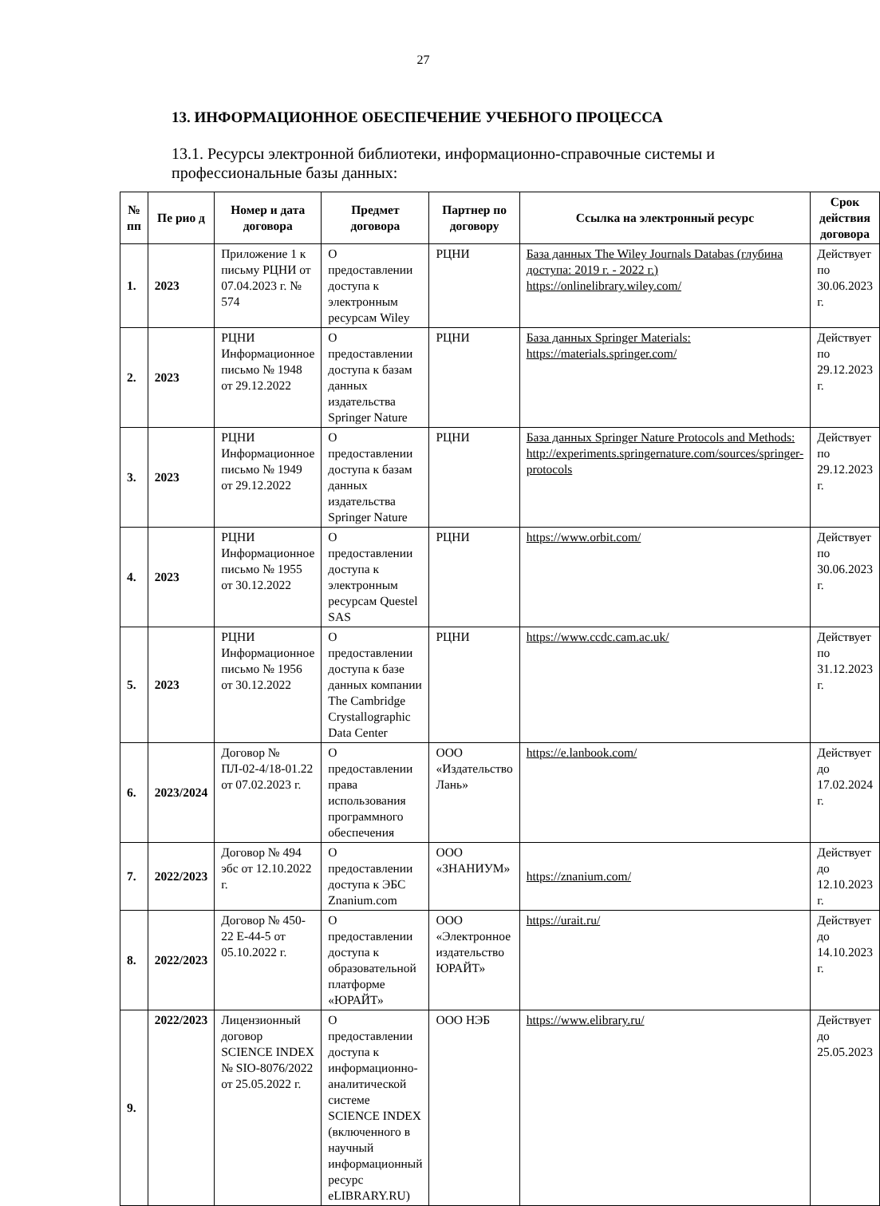27
13. ИНФОРМАЦИОННОЕ ОБЕСПЕЧЕНИЕ УЧЕБНОГО ПРОЦЕССА
13.1. Ресурсы электронной библиотеки, информационно-справочные системы и профессиональные базы данных:
| № пп | Пе рио д | Номер и дата договора | Предмет договора | Партнер по договору | Ссылка на электронный ресурс | Срок действия договора |
| --- | --- | --- | --- | --- | --- | --- |
| 1. | 2023 | Приложение 1 к письму РЦНИ от 07.04.2023 г. № 574 | О предоставлении доступа к электронным ресурсам Wiley | РЦНИ | База данных The Wiley Journals Databas (глубина доступа: 2019 г. - 2022 г.) https://onlinelibrary.wiley.com/ | Действует по 30.06.2023 г. |
| 2. | 2023 | РЦНИ Информационное письмо № 1948 от 29.12.2022 | О предоставлении доступа к базам данных издательства Springer Nature | РЦНИ | База данных Springer Materials: https://materials.springer.com/ | Действует по 29.12.2023 г. |
| 3. | 2023 | РЦНИ Информационное письмо № 1949 от 29.12.2022 | О предоставлении доступа к базам данных издательства Springer Nature | РЦНИ | База данных Springer Nature Protocols and Methods: http://experiments.springernature.com/sources/springer-protocols | Действует по 29.12.2023 г. |
| 4. | 2023 | РЦНИ Информационное письмо № 1955 от 30.12.2022 | О предоставлении доступа к электронным ресурсам Questel SAS | РЦНИ | https://www.orbit.com/ | Действует по 30.06.2023 г. |
| 5. | 2023 | РЦНИ Информационное письмо № 1956 от 30.12.2022 | О предоставлении доступа к базе данных компании The Cambridge Crystallographic Data Center | РЦНИ | https://www.ccdc.cam.ac.uk/ | Действует по 31.12.2023 г. |
| 6. | 2023/2024 | Договор № ПЛ-02-4/18-01.22 от 07.02.2023 г. | О предоставлении права использования программного обеспечения | ООО «Издательство Лань» | https://e.lanbook.com/ | Действует до 17.02.2024 г. |
| 7. | 2022/2023 | Договор № 494 эбс от 12.10.2022 г. | О предоставлении доступа к ЭБС Znanium.com | ООО «ЗНАНИУМ» | https://znanium.com/ | Действует до 12.10.2023 г. |
| 8. | 2022/2023 | Договор № 450-22 Е-44-5 от 05.10.2022 г. | О предоставлении доступа к образовательной платформе «ЮРАЙТ» | ООО «Электронное издательство ЮРАЙТ» | https://urait.ru/ | Действует до 14.10.2023 г. |
| 9. | 2022/2023 | Лицензионный договор SCIENCE INDEX № SIO-8076/2022 от 25.05.2022 г. | О предоставлении доступа к информационно-аналитической системе SCIENCE INDEX (включенного в научный информационный ресурс eLIBRARY.RU) | ООО НЭБ | https://www.elibrary.ru/ | Действует до 25.05.2023 |